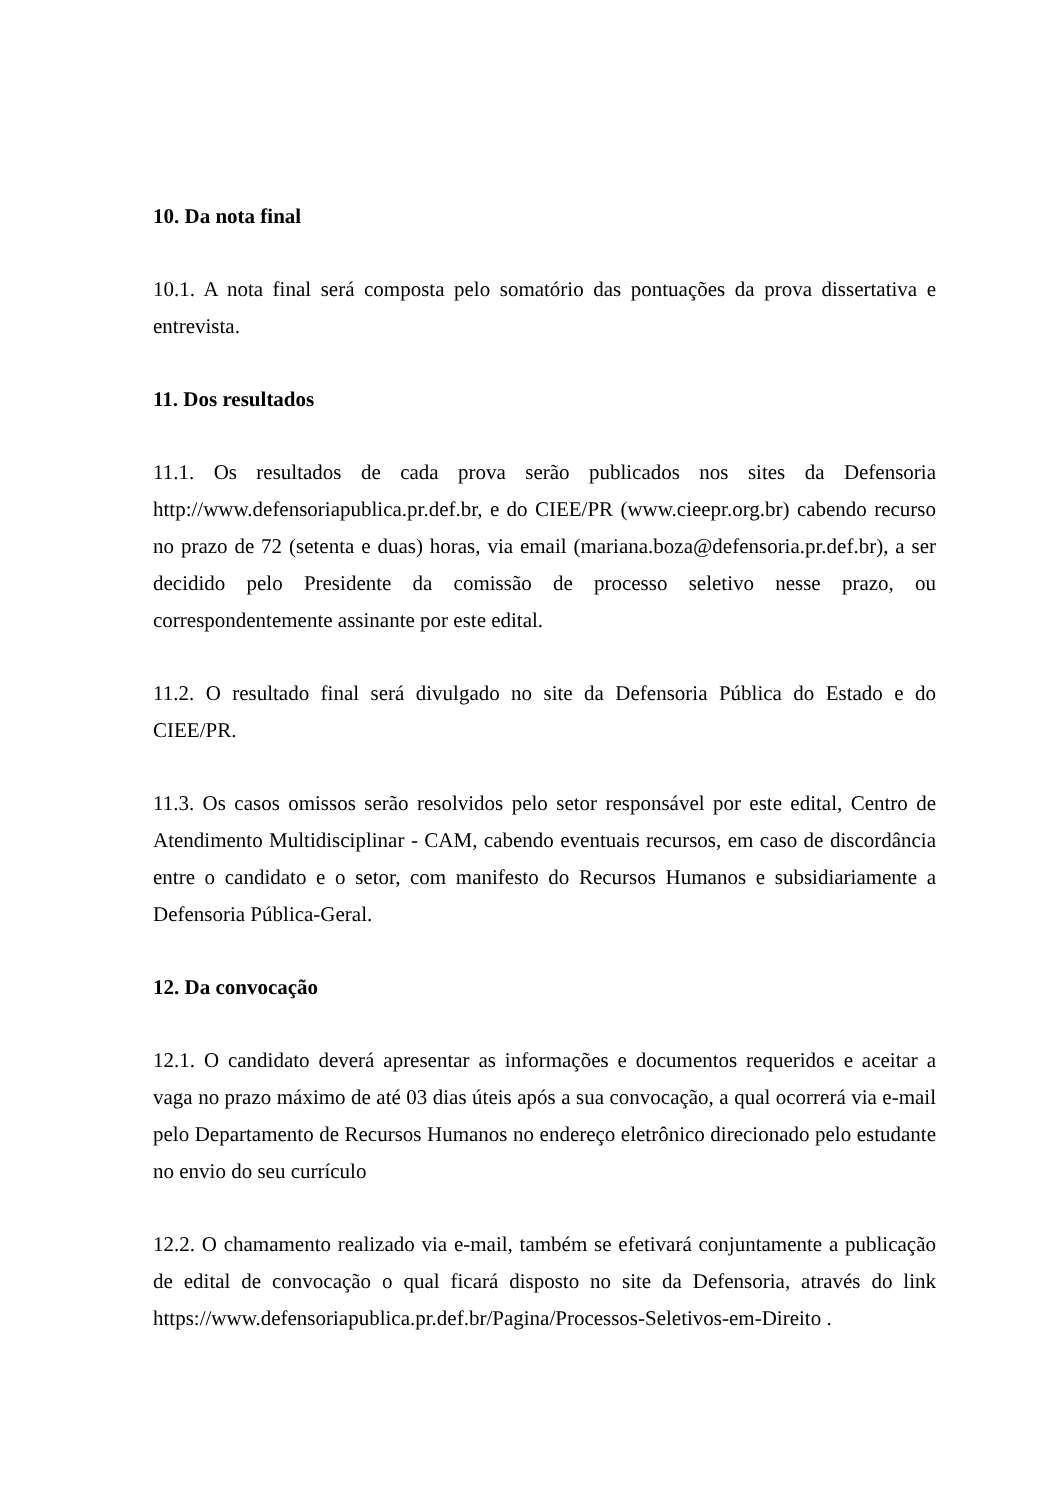10. Da nota final
10.1. A nota final será composta pelo somatório das pontuações da prova dissertativa e entrevista.
11. Dos resultados
11.1. Os resultados de cada prova serão publicados nos sites da Defensoria http://www.defensoriapublica.pr.def.br, e do CIEE/PR (www.cieepr.org.br) cabendo recurso no prazo de 72 (setenta e duas) horas, via email (mariana.boza@defensoria.pr.def.br), a ser decidido pelo Presidente da comissão de processo seletivo nesse prazo, ou correspondentemente assinante por este edital.
11.2. O resultado final será divulgado no site da Defensoria Pública do Estado e do CIEE/PR.
11.3. Os casos omissos serão resolvidos pelo setor responsável por este edital, Centro de Atendimento Multidisciplinar - CAM, cabendo eventuais recursos, em caso de discordância entre o candidato e o setor, com manifesto do Recursos Humanos e subsidiariamente a Defensoria Pública-Geral.
12. Da convocação
12.1. O candidato deverá apresentar as informações e documentos requeridos e aceitar a vaga no prazo máximo de até 03 dias úteis após a sua convocação, a qual ocorrerá via e-mail pelo Departamento de Recursos Humanos no endereço eletrônico direcionado pelo estudante no envio do seu currículo
12.2. O chamamento realizado via e-mail, também se efetivará conjuntamente a publicação de edital de convocação o qual ficará disposto no site da Defensoria, através do link https://www.defensoriapublica.pr.def.br/Pagina/Processos-Seletivos-em-Direito .